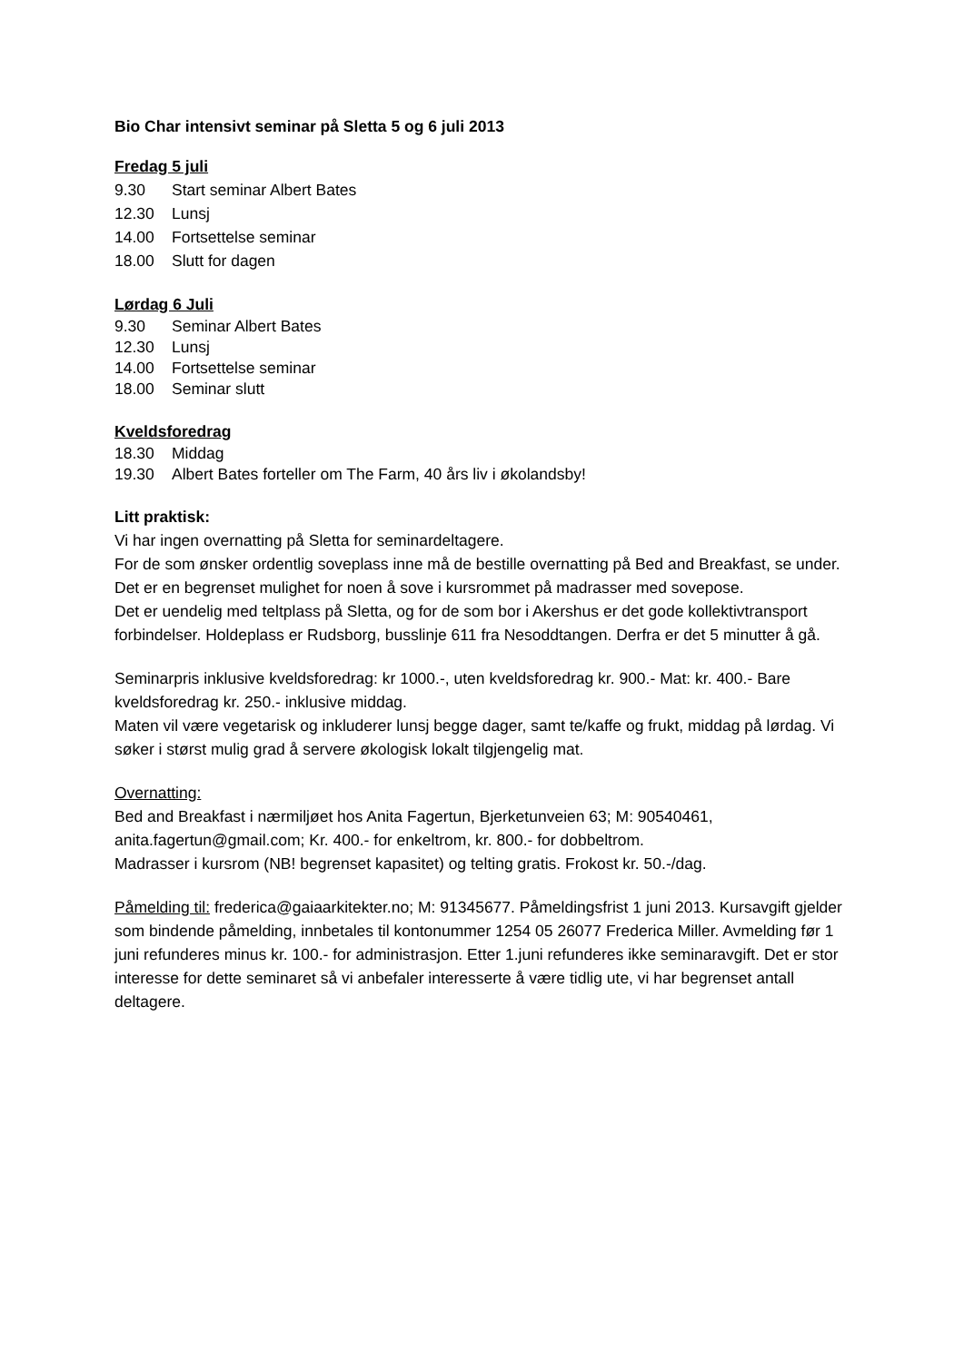Bio Char intensivt seminar på Sletta 5 og 6 juli 2013
Fredag 5 juli
9.30 Start seminar Albert Bates
12.30 Lunsj
14.00 Fortsettelse seminar
18.00 Slutt for dagen
Lørdag 6 Juli
9.30 Seminar Albert Bates
12.30 Lunsj
14.00 Fortsettelse seminar
18.00 Seminar slutt
Kveldsforedrag
18.30 Middag
19.30 Albert Bates forteller om The Farm, 40 års liv i økolandsby!
Litt praktisk:
Vi har ingen overnatting på Sletta for seminardeltagere.
For de som ønsker ordentlig soveplass inne må de bestille overnatting på Bed and Breakfast, se under. Det er en begrenset mulighet for noen å sove i kursrommet på madrasser med sovepose.
Det er uendelig med teltplass på Sletta, og for de som bor i Akershus er det gode kollektivtransport forbindelser. Holdeplass er Rudsborg, busslinje 611 fra Nesoddtangen. Derfra er det 5 minutter å gå.
Seminarpris inklusive kveldsforedrag: kr 1000.-, uten kveldsforedrag kr. 900.- Mat: kr. 400.- Bare kveldsforedrag kr. 250.- inklusive middag.
Maten vil være vegetarisk og inkluderer lunsj begge dager, samt te/kaffe og frukt, middag på lørdag. Vi søker i størst mulig grad å servere økologisk lokalt tilgjengelig mat.
Overnatting:
Bed and Breakfast i nærmiljøet hos Anita Fagertun, Bjerketunveien 63; M: 90540461, anita.fagertun@gmail.com; Kr. 400.- for enkeltrom, kr. 800.- for dobbeltrom.
Madrasser i kursrom (NB! begrenset kapasitet) og telting gratis. Frokost kr. 50.-/dag.
Påmelding til: frederica@gaiaarkitekter.no; M: 91345677. Påmeldingsfrist 1 juni 2013. Kursavgift gjelder som bindende påmelding, innbetales til kontonummer 1254 05 26077 Frederica Miller. Avmelding før 1 juni refunderes minus kr. 100.- for administrasjon. Etter 1.juni refunderes ikke seminaravgift. Det er stor interesse for dette seminaret så vi anbefaler interesserte å være tidlig ute, vi har begrenset antall deltagere.